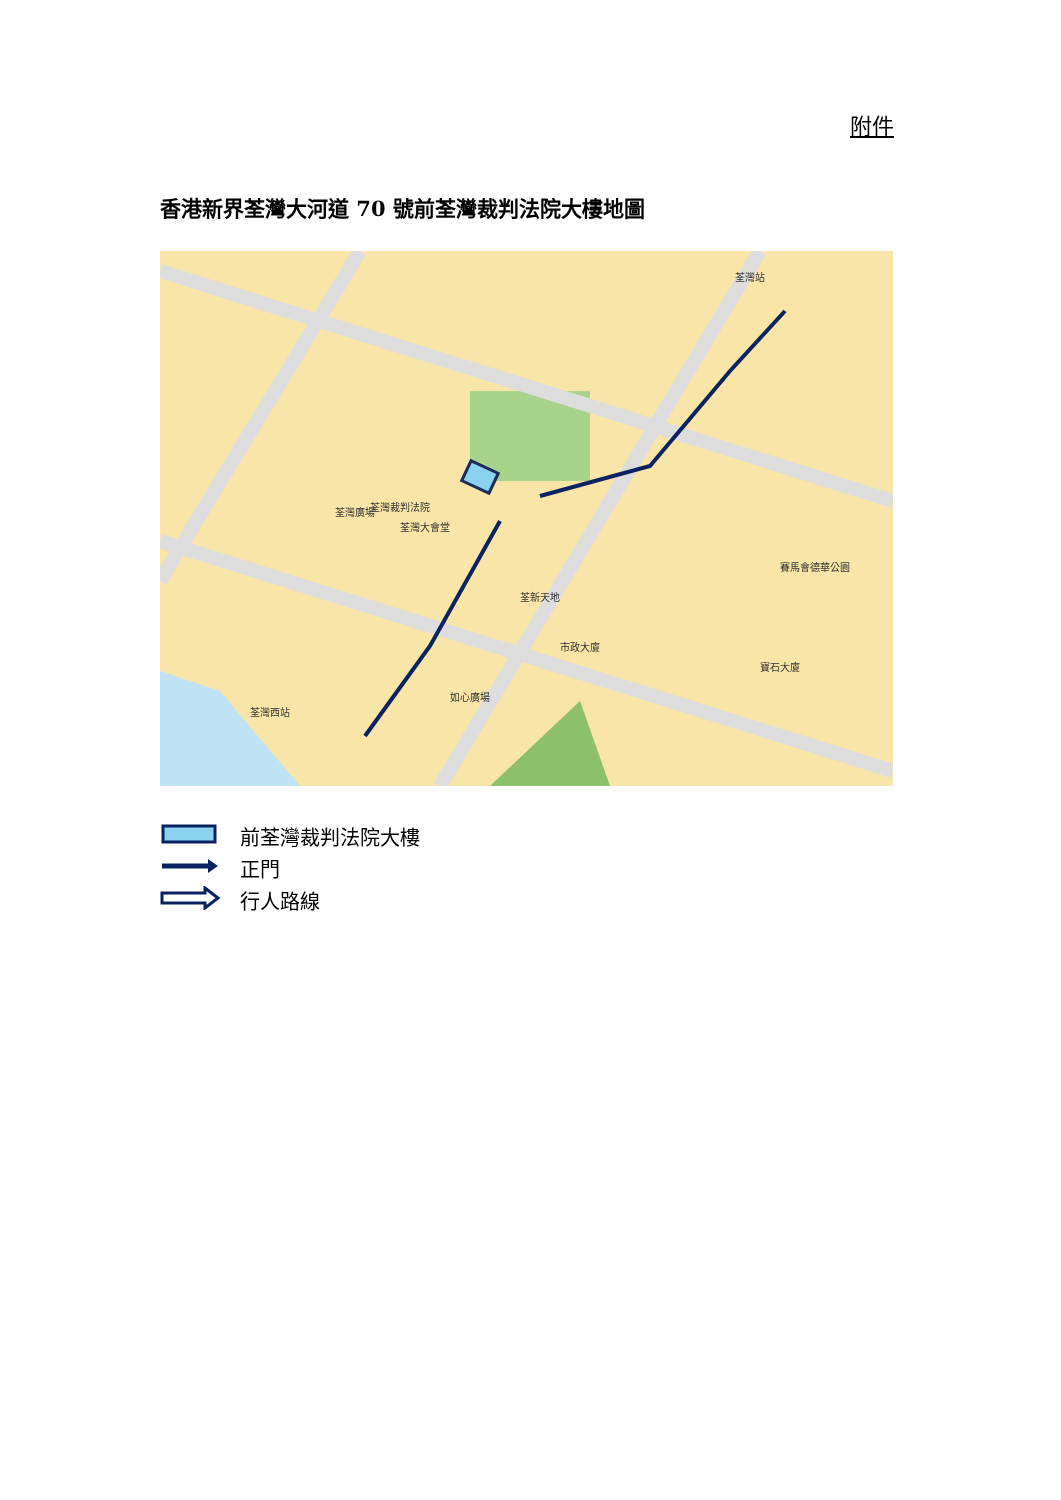附件
香港新界荃灣大河道 70 號前荃灣裁判法院大樓地圖
荃灣裁判法院
荃灣大會堂
荃灣廣場
如心廣場
荃灣西站
荃灣站
賽馬會德華公園
寶石大廈
荃新天地
市政大廈
前荃灣裁判法院大樓
正門
行人路線